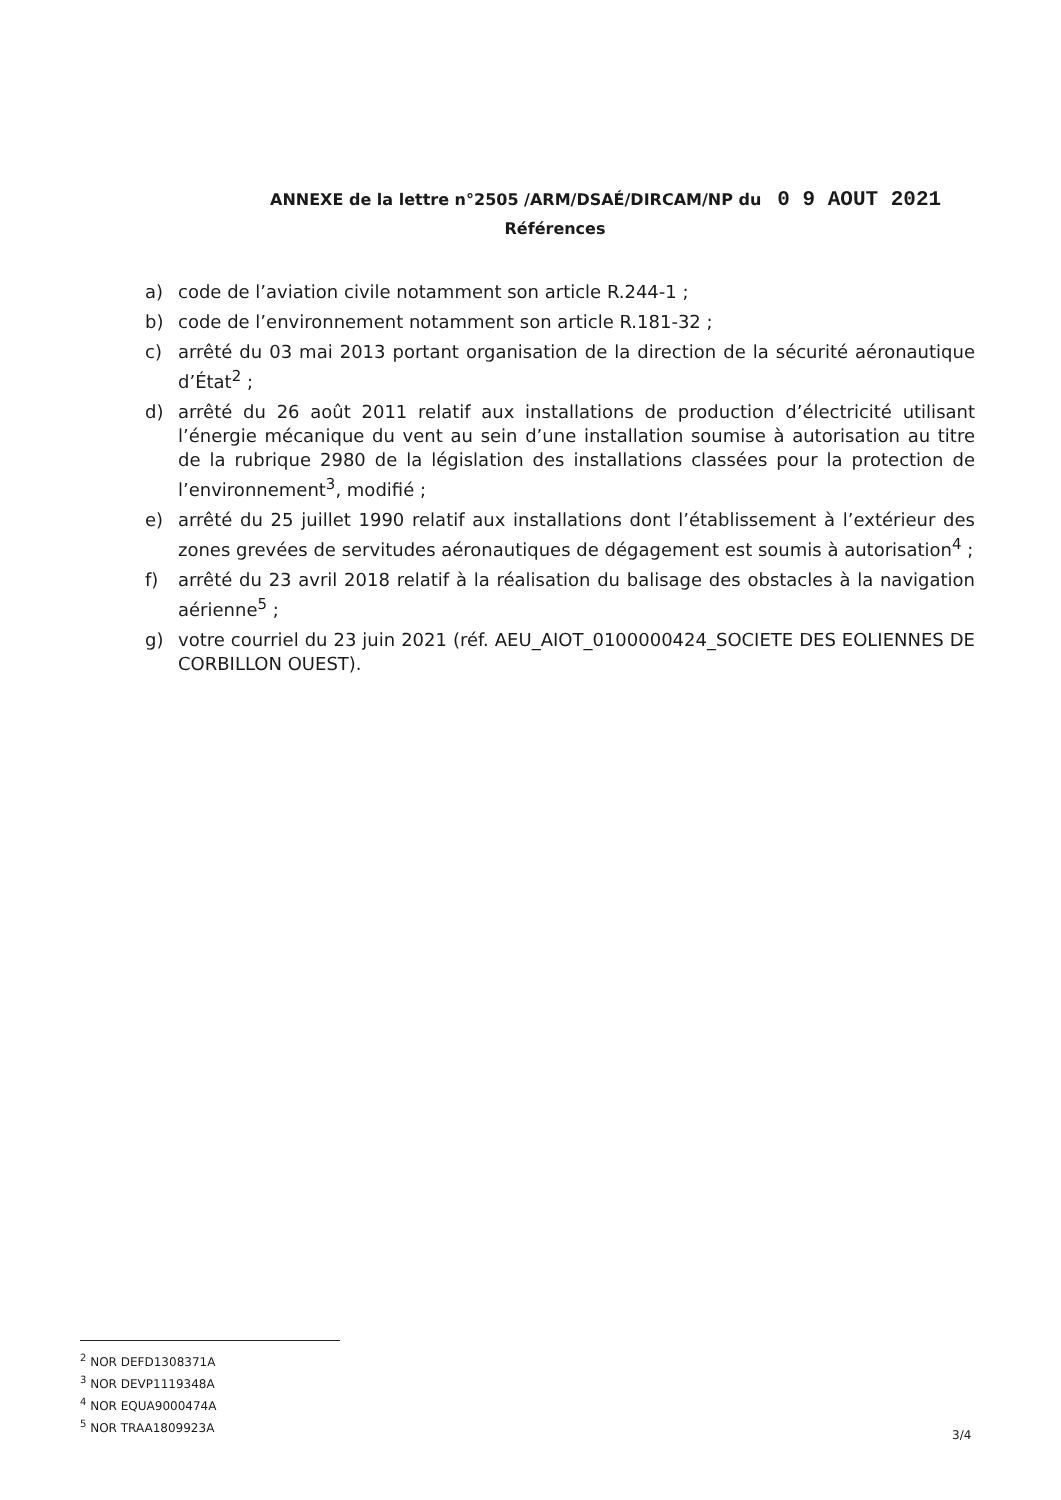ANNEXE de la lettre n°2505 /ARM/DSAÉ/DIRCAM/NP du 0 9 AOUT 2021
Références
a) code de l’aviation civile notamment son article R.244-1 ;
b) code de l’environnement notamment son article R.181-32 ;
c) arrêté du 03 mai 2013 portant organisation de la direction de la sécurité aéronautique d’État<sup>2</sup> ;
d) arrêté du 26 août 2011 relatif aux installations de production d’électricité utilisant l’énergie mécanique du vent au sein d’une installation soumise à autorisation au titre de la rubrique 2980 de la législation des installations classées pour la protection de l’environnement<sup>3</sup>, modifié ;
e) arrêté du 25 juillet 1990 relatif aux installations dont l’établissement à l’extérieur des zones grevées de servitudes aéronautiques de dégagement est soumis à autorisation<sup>4</sup> ;
f) arrêté du 23 avril 2018 relatif à la réalisation du balisage des obstacles à la navigation aérienne<sup>5</sup> ;
g) votre courriel du 23 juin 2021 (réf. AEU_AIOT_0100000424_SOCIETE DES EOLIENNES DE CORBILLON OUEST).
<sup>2</sup> NOR DEFD1308371A
<sup>3</sup> NOR DEVP1119348A
<sup>4</sup> NOR EQUA9000474A
<sup>5</sup> NOR TRAA1809923A
3/4